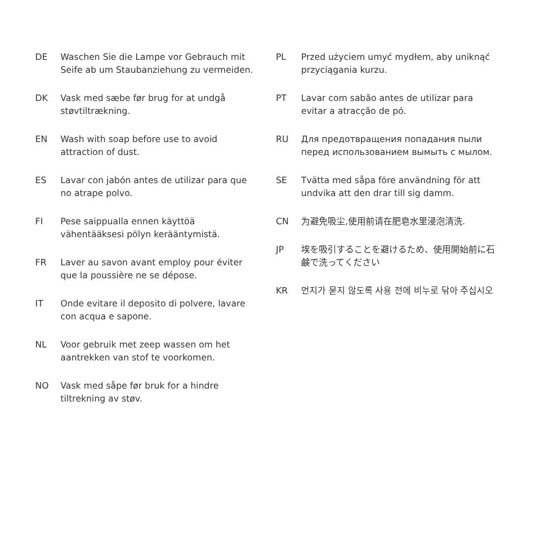DE Waschen Sie die Lampe vor Gebrauch mit Seife ab um Staubanziehung zu vermeiden.
DK Vask med sæbe før brug for at undgå støvtiltrækning.
EN Wash with soap before use to avoid attraction of dust.
ES Lavar con jabón antes de utilizar para que no atrape polvo.
FI Pese saippualla ennen käyttöä vähentääksesi pölyn kerääntymistä.
FR Laver au savon avant employ pour éviter que la poussière ne se dépose.
IT Onde evitare il deposito di polvere, lavare con acqua e sapone.
NL Voor gebruik met zeep wassen om het aantrekken van stof te voorkomen.
NO Vask med såpe før bruk for a hindre tiltrekning av støv.
PL Przed użyciem umyć mydłem, aby uniknąć przyciągania kurzu.
PT Lavar com sabão antes de utilizar para evitar a atracção de pó.
RU Для предотвращения попадания пыли перед использованием вымыть с мылом.
SE Tvätta med såpa före användning för att undvika att den drar till sig damm.
CN 为避免吸尘,使用前请在肥皂水里浸泡清洗.
JP 埃を吸引することを避けるため、使用開始前に石鹸で洗ってください
KR 먼지가 묻지 않도록 사용 전에 비누로 닦아 주십시오